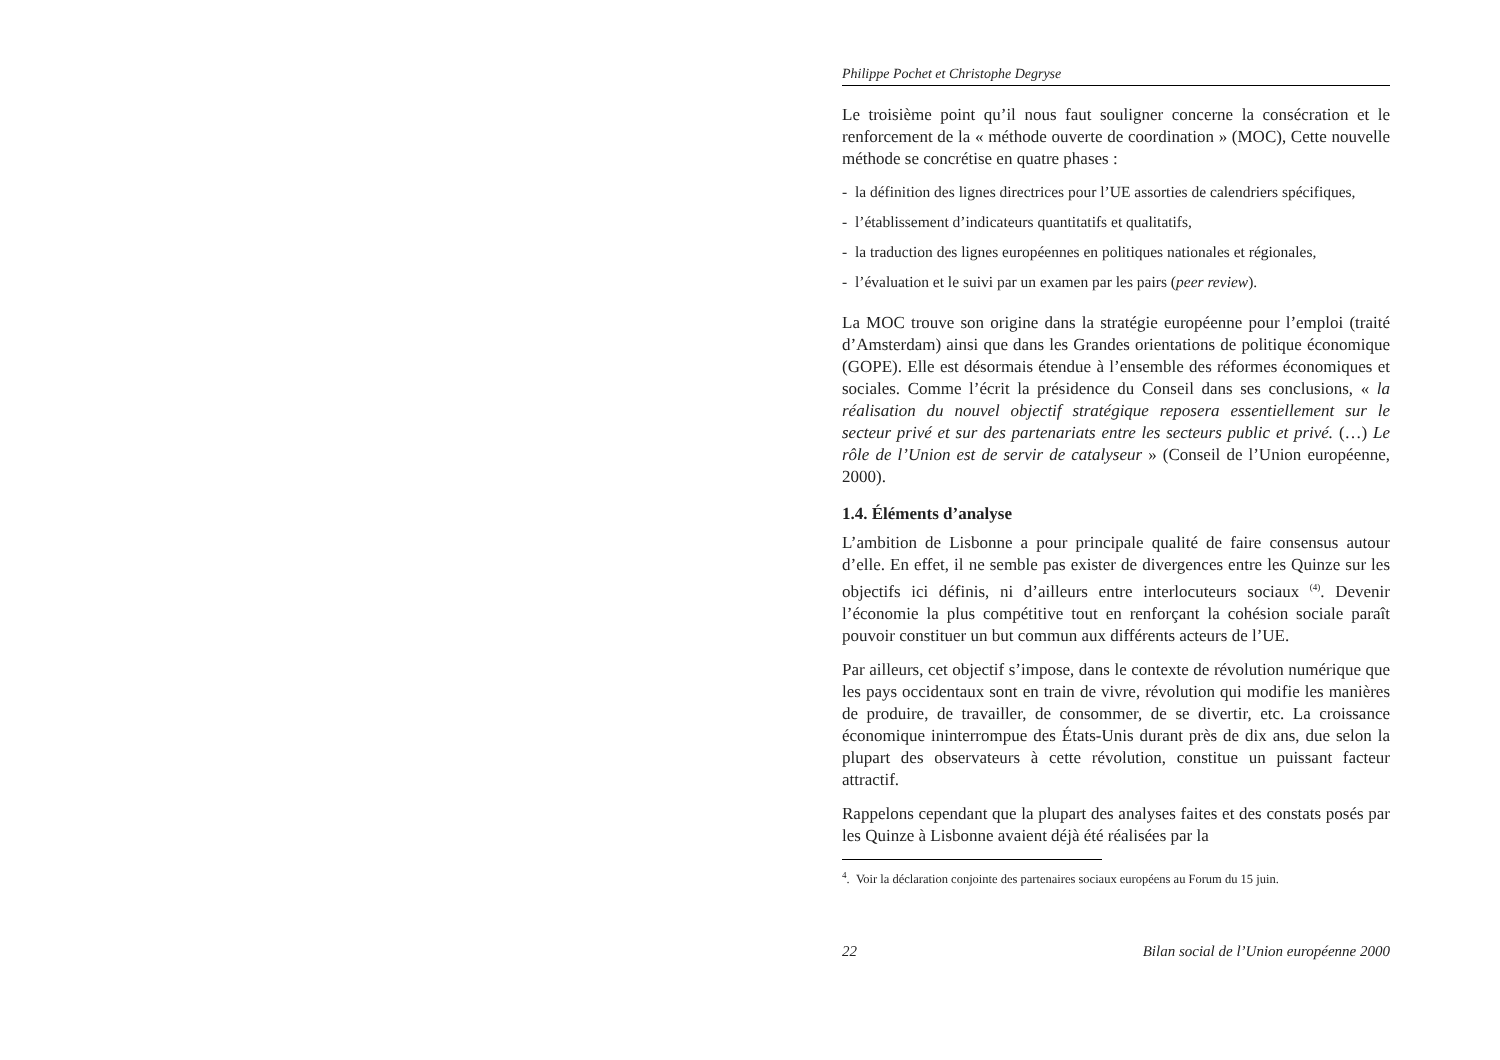Philippe Pochet et Christophe Degryse
Le troisième point qu’il nous faut souligner concerne la consécration et le renforcement de la « méthode ouverte de coordination » (MOC), Cette nouvelle méthode se concrétise en quatre phases :
- la définition des lignes directrices pour l’UE assorties de calendriers spécifiques,
- l’établissement d’indicateurs quantitatifs et qualitatifs,
- la traduction des lignes européennes en politiques nationales et régionales,
- l’évaluation et le suivi par un examen par les pairs (peer review).
La MOC trouve son origine dans la stratégie européenne pour l’emploi (traité d’Amsterdam) ainsi que dans les Grandes orientations de politique économique (GOPE). Elle est désormais étendue à l’ensemble des réformes économiques et sociales. Comme l’écrit la présidence du Conseil dans ses conclusions, « la réalisation du nouvel objectif stratégique reposera essentiellement sur le secteur privé et sur des partenariats entre les secteurs public et privé. (…) Le rôle de l’Union est de servir de catalyseur » (Conseil de l’Union européenne, 2000).
1.4. Éléments d’analyse
L’ambition de Lisbonne a pour principale qualité de faire consensus autour d’elle. En effet, il ne semble pas exister de divergences entre les Quinze sur les objectifs ici définis, ni d’ailleurs entre interlocuteurs sociaux <sup>(4)</sup>. Devenir l’économie la plus compétitive tout en renforçant la cohésion sociale paraît pouvoir constituer un but commun aux différents acteurs de l’UE.
Par ailleurs, cet objectif s’impose, dans le contexte de révolution numérique que les pays occidentaux sont en train de vivre, révolution qui modifie les manières de produire, de travailler, de consommer, de se divertir, etc. La croissance économique ininterrompue des États-Unis durant près de dix ans, due selon la plupart des observateurs à cette révolution, constitue un puissant facteur attractif.
Rappelons cependant que la plupart des analyses faites et des constats posés par les Quinze à Lisbonne avaient déjà été réalisées par la
<sup>4</sup>. Voir la déclaration conjointe des partenaires sociaux européens au Forum du 15 juin.
22 Bilan social de l’Union européenne 2000